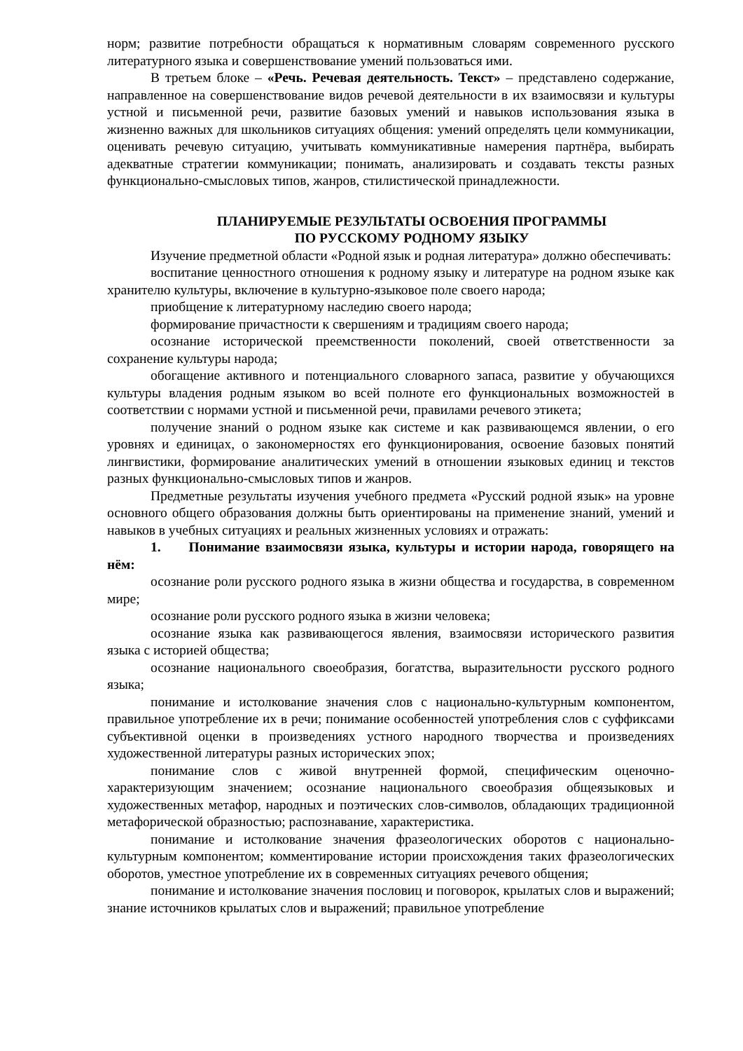норм; развитие потребности обращаться к нормативным словарям современного русского литературного языка и совершенствование умений пользоваться ими.
В третьем блоке – «Речь. Речевая деятельность. Текст» – представлено содержание, направленное на совершенствование видов речевой деятельности в их взаимосвязи и культуры устной и письменной речи, развитие базовых умений и навыков использования языка в жизненно важных для школьников ситуациях общения: умений определять цели коммуникации, оценивать речевую ситуацию, учитывать коммуникативные намерения партнёра, выбирать адекватные стратегии коммуникации; понимать, анализировать и создавать тексты разных функционально-смысловых типов, жанров, стилистической принадлежности.
ПЛАНИРУЕМЫЕ РЕЗУЛЬТАТЫ ОСВОЕНИЯ ПРОГРАММЫ
ПО РУССКОМУ РОДНОМУ ЯЗЫКУ
Изучение предметной области «Родной язык и родная литература» должно обеспечивать:
воспитание ценностного отношения к родному языку и литературе на родном языке как хранителю культуры, включение в культурно-языковое поле своего народа;
приобщение к литературному наследию своего народа;
формирование причастности к свершениям и традициям своего народа;
осознание исторической преемственности поколений, своей ответственности за сохранение культуры народа;
обогащение активного и потенциального словарного запаса, развитие у обучающихся культуры владения родным языком во всей полноте его функциональных возможностей в соответствии с нормами устной и письменной речи, правилами речевого этикета;
получение знаний о родном языке как системе и как развивающемся явлении, о его уровнях и единицах, о закономерностях его функционирования, освоение базовых понятий лингвистики, формирование аналитических умений в отношении языковых единиц и текстов разных функционально-смысловых типов и жанров.
Предметные результаты изучения учебного предмета «Русский родной язык» на уровне основного общего образования должны быть ориентированы на применение знаний, умений и навыков в учебных ситуациях и реальных жизненных условиях и отражать:
1. Понимание взаимосвязи языка, культуры и истории народа, говорящего на нём:
осознание роли русского родного языка в жизни общества и государства, в современном мире;
осознание роли русского родного языка в жизни человека;
осознание языка как развивающегося явления, взаимосвязи исторического развития языка с историей общества;
осознание национального своеобразия, богатства, выразительности русского родного языка;
понимание и истолкование значения слов с национально-культурным компонентом, правильное употребление их в речи; понимание особенностей употребления слов с суффиксами субъективной оценки в произведениях устного народного творчества и произведениях художественной литературы разных исторических эпох;
понимание слов с живой внутренней формой, специфическим оценочно-характеризующим значением; осознание национального своеобразия общеязыковых и художественных метафор, народных и поэтических слов-символов, обладающих традиционной метафорической образностью; распознавание, характеристика.
понимание и истолкование значения фразеологических оборотов с национально-культурным компонентом; комментирование истории происхождения таких фразеологических оборотов, уместное употребление их в современных ситуациях речевого общения;
понимание и истолкование значения пословиц и поговорок, крылатых слов и выражений; знание источников крылатых слов и выражений; правильное употребление